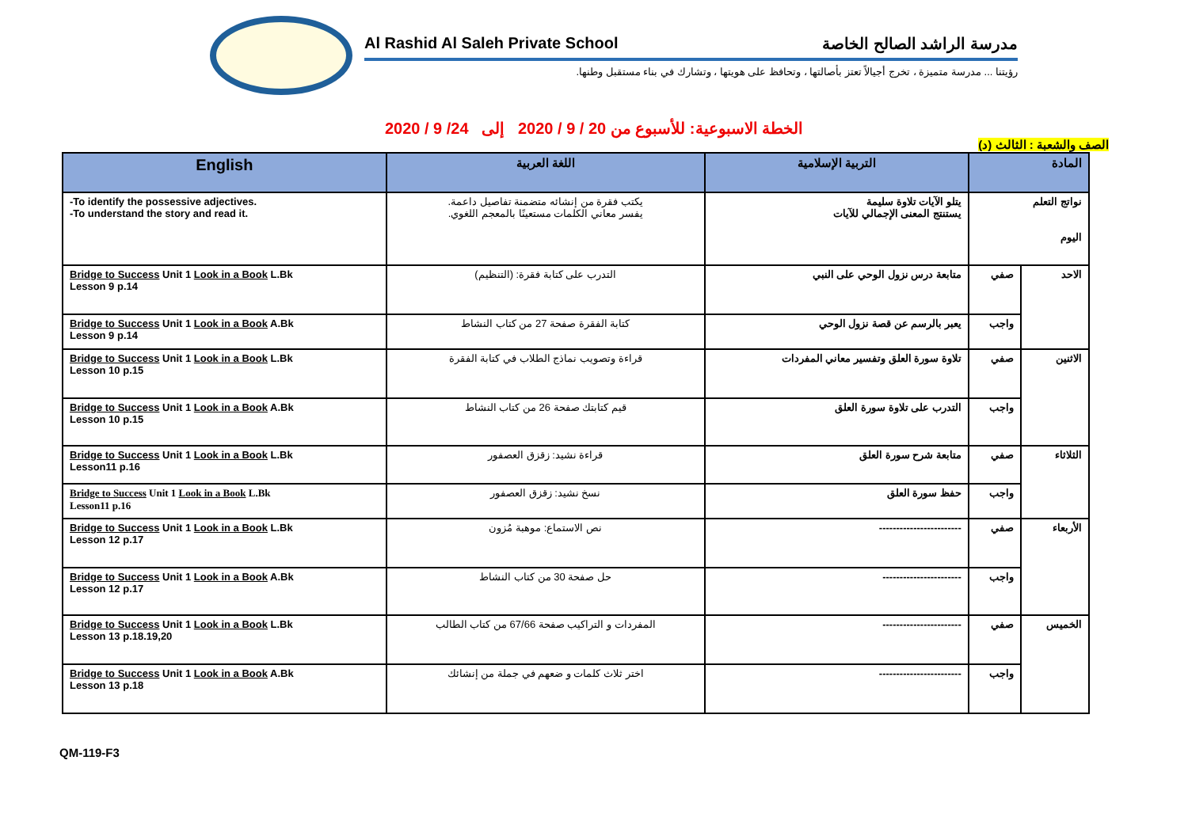Al Rashid Al Saleh Private School مدرسة الراشد الصالح الخاصة
رؤيتنا ... مدرسة متميزة ، تخرج أجيالاً تعتز بأصالتها ، وتحافظ على هويتها ، وتشارك في بناء مستقبل وطنها.
الخطة الاسبوعية: للأسبوع من 20 / 9 / 2020 إلى 24/ 9 / 2020
الصف والشعبة : الثالث (د)
| English | اللغة العربية | التربية الإسلامية | المادة | |
| --- | --- | --- | --- | --- |
| -To identify the possessive adjectives. -To understand the story and read it. | يكتب فقرة من إنشائه متضمنة تفاصيل داعمة. يفسر معاني الكلمات مستعينًا بالمعجم اللغوي. | يتلو الآيات تلاوة سليمة يستنتج المعنى الإجمالي للآيات | نواتج التعلم اليوم | |
| Bridge to Success Unit 1 Look in a Book L.Bk Lesson 9 p.14 | التدرب على كتابة فقرة: (التنظيم) | متابعة درس نزول الوحي على النبي | صفي | الاحد |
| Bridge to Success Unit 1 Look in a Book A.Bk Lesson 9 p.14 | كتابة الفقرة صفحة 27 من كتاب النشاط | يعبر بالرسم عن قصة نزول الوحي | واجب | |
| Bridge to Success Unit 1 Look in a Book L.Bk Lesson 10 p.15 | قراءة وتصويب نماذج الطلاب في كتابة الفقرة | تلاوة سورة العلق وتفسير معاني المفردات | صفي | الاثنين |
| Bridge to Success Unit 1 Look in a Book A.Bk Lesson 10 p.15 | قيم كتابتك صفحة 26 من كتاب النشاط | التدرب على تلاوة سورة العلق | واجب | |
| Bridge to Success Unit 1 Look in a Book L.Bk Lesson11 p.16 | قراءة نشيد: زقزق العصفور | متابعة شرح سورة العلق | صفي | الثلاثاء |
| Bridge to Success Unit 1 Look in a Book L.Bk Lesson11 p.16 | نسخ نشيد: زقزق العصفور | حفظ سورة العلق | واجب | |
| Bridge to Success Unit 1 Look in a Book L.Bk Lesson 12 p.17 | نص الاستماع: موهبة مُزون | ------------------------ | صفي | الأربعاء |
| Bridge to Success Unit 1 Look in a Book A.Bk Lesson 12 p.17 | حل صفحة 30 من كتاب النشاط | ----------------------- | واجب | |
| Bridge to Success Unit 1 Look in a Book L.Bk Lesson 13 p.18.19,20 | المفردات و التراكيب صفحة 67/66 من كتاب الطالب | ----------------------- | صفي | الخميس |
| Bridge to Success Unit 1 Look in a Book A.Bk Lesson 13 p.18 | اختر ثلاث كلمات و ضعهم في جملة من إنشائك | ------------------------ | واجب | |
QM-119-F3